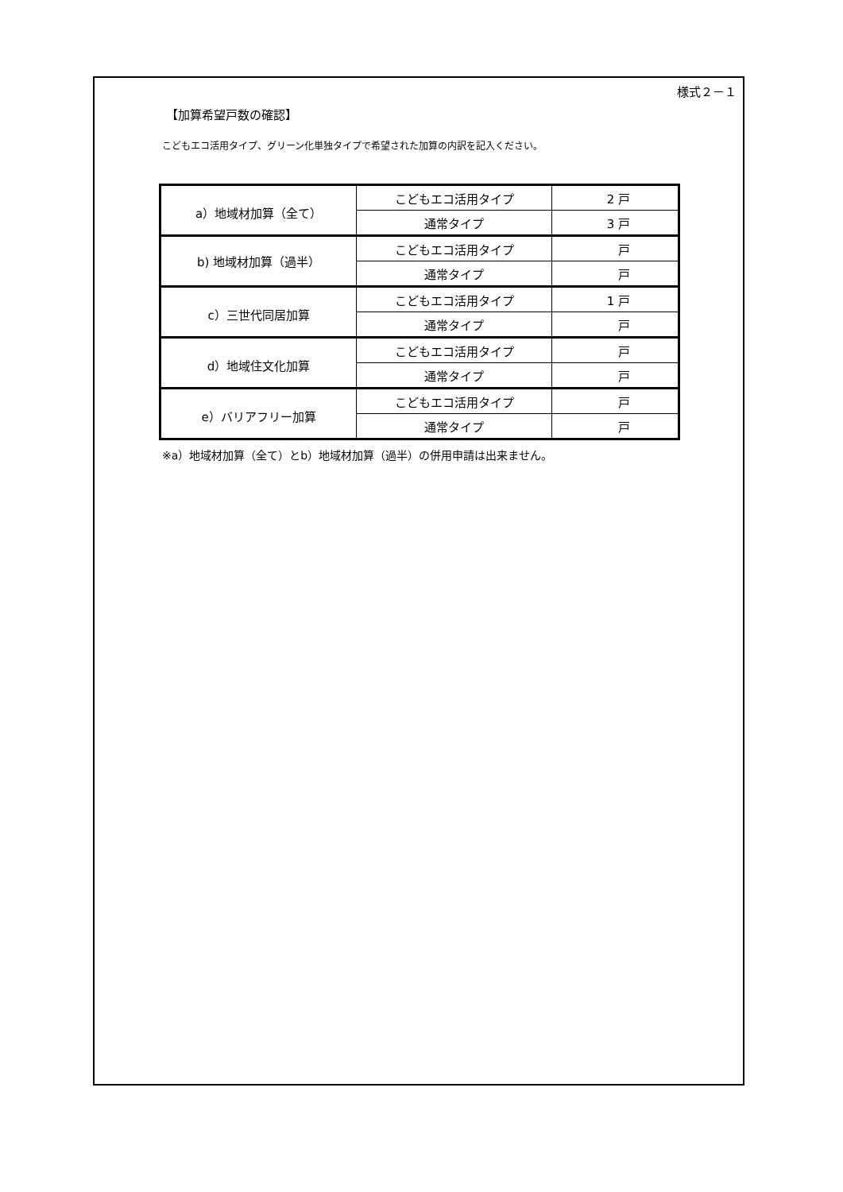様式２－１
【加算希望戸数の確認】
こどもエコ活用タイプ、グリーン化単独タイプで希望された加算の内訳を記入ください。
| a）地域材加算（全て） | こどもエコ活用タイプ | 2 戸 |
| | 通常タイプ | 3 戸 |
| b) 地域材加算（過半） | こどもエコ活用タイプ | 戸 |
| | 通常タイプ | 戸 |
| c）三世代同居加算 | こどもエコ活用タイプ | 1 戸 |
| | 通常タイプ | 戸 |
| d）地域住文化加算 | こどもエコ活用タイプ | 戸 |
| | 通常タイプ | 戸 |
| e）バリアフリー加算 | こどもエコ活用タイプ | 戸 |
| | 通常タイプ | 戸 |
※a）地域材加算（全て）とb）地域材加算（過半）の併用申請は出来ません。